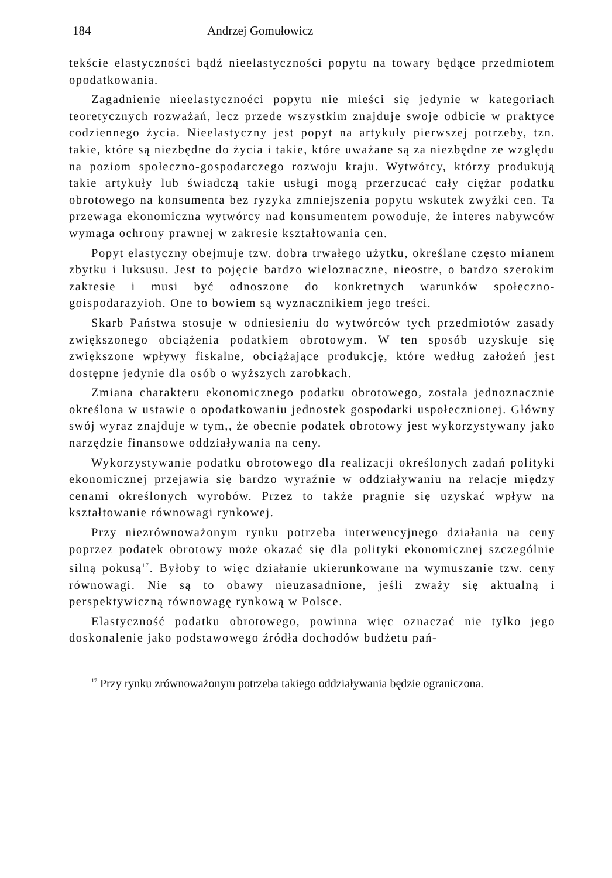184 Andrzej Gomułowicz
tekście elastyczności bądź nieelastyczności popytu na towary będące przedmiotem opodatkowania.
Zagadnienie nieelastycznoéci popytu nie mieści się jedynie w kategoriach teoretycznych rozważań, lecz przede wszystkim znajduje swoje odbicie w praktyce codziennego życia. Nieelastyczny jest popyt na artykuły pierwszej potrzeby, tzn. takie, które są niezbędne do życia i takie, które uważane są za niezbędne ze względu na poziom społeczno-gospodarczego rozwoju kraju. Wytwórcy, którzy produkują takie artykuły lub świadczą takie usługi mogą przerzucać cały ciężar podatku obrotowego na konsumenta bez ryzyka zmniejszenia popytu wskutek zwyżki cen. Ta przewaga ekonomiczna wytwórcy nad konsumentem powoduje, że interes nabywców wymaga ochrony prawnej w zakresie kształtowania cen.
Popyt elastyczny obejmuje tzw. dobra trwałego użytku, określane często mianem zbytku i luksusu. Jest to pojęcie bardzo wieloznaczne, nieostre, o bardzo szerokim zakresie i musi być odnoszone do konkretnych warunków społeczno-goispodarazyioh. One to bowiem są wyznacznikiem jego treści.
Skarb Państwa stosuje w odniesieniu do wytwórców tych przedmiotów zasady zwiększonego obciążenia podatkiem obrotowym. W ten sposób uzyskuje się zwiększone wpływy fiskalne, obciążające produkcję, które według założeń jest dostępne jedynie dla osób o wyższych zarobkach.
Zmiana charakteru ekonomicznego podatku obrotowego, została jednoznacznie określona w ustawie o opodatkowaniu jednostek gospodarki uspołecznionej. Główny swój wyraz znajduje w tym,, że obecnie podatek obrotowy jest wykorzystywany jako narzędzie finansowe oddziaływania na ceny.
Wykorzystywanie podatku obrotowego dla realizacji określonych zadań polityki ekonomicznej przejawia się bardzo wyraźnie w oddziaływaniu na relacje między cenami określonych wyrobów. Przez to także pragnie się uzyskać wpływ na kształtowanie równowagi rynkowej.
Przy niezrównoważonym rynku potrzeba interwencyjnego działania na ceny poprzez podatek obrotowy może okazać się dla polityki ekonomicznej szczególnie silną pokusą<sup>17</sup>. Byłoby to więc działanie ukierunkowane na wymuszanie tzw. ceny równowagi. Nie są to obawy nieuzasadnione, jeśli zważy się aktualną i perspektywiczną równowagę rynkową w Polsce.
Elastyczność podatku obrotowego, powinna więc oznaczać nie tylko jego doskonalenie jako podstawowego źródła dochodów budżetu pań-
<sup>17</sup> Przy rynku zrównoważonym potrzeba takiego oddziaływania będzie ograniczona.